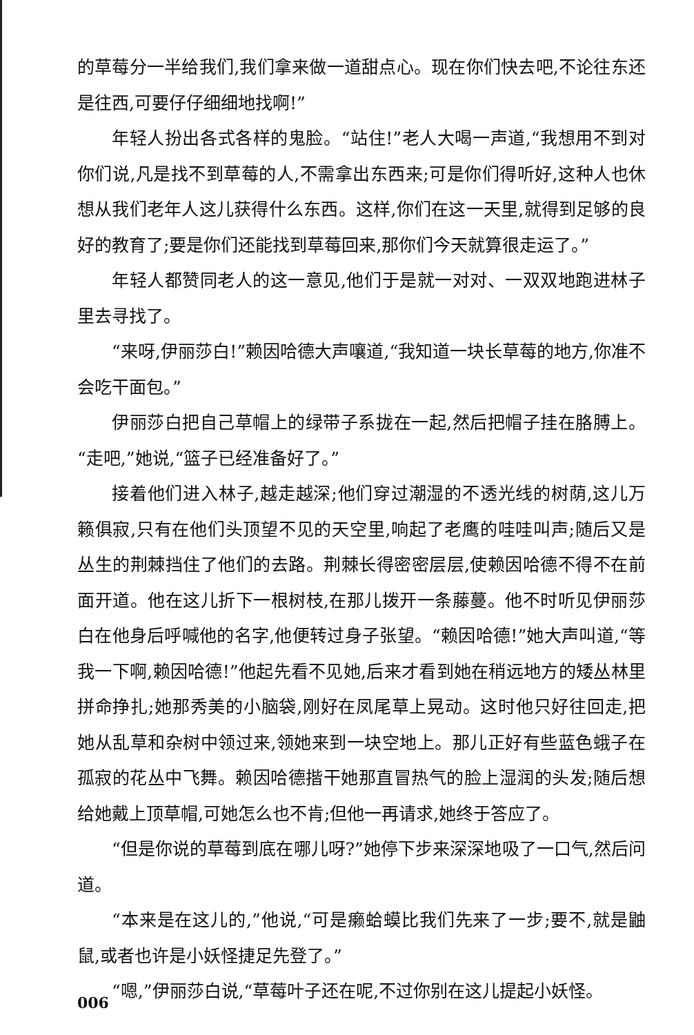的草莓分一半给我们,我们拿来做一道甜点心。现在你们快去吧,不论往东还是往西,可要仔仔细细地找啊!”
年轻人扮出各式各样的鬼脸。“站住!”老人大喝一声道,“我想用不到对你们说,凡是找不到草莓的人,不需拿出东西来;可是你们得听好,这种人也休想从我们老年人这儿获得什么东西。这样,你们在这一天里,就得到足够的良好的教育了;要是你们还能找到草莓回来,那你们今天就算很走运了。”
年轻人都赞同老人的这一意见,他们于是就一对对、一双双地跑进林子里去寻找了。
“来呀,伊丽莎白!”赖因哈德大声嚷道,“我知道一块长草莓的地方,你准不会吃干面包。”
伊丽莎白把自己草帽上的绿带子系拢在一起,然后把帽子挂在胳膊上。“走吧,”她说,“篮子已经准备好了。”
接着他们进入林子,越走越深;他们穿过潮湿的不透光线的树荫,这儿万籁俱寂,只有在他们头顶望不见的天空里,响起了老鹰的哇哇叫声;随后又是丛生的荆棘挡住了他们的去路。荆棘长得密密层层,使赖因哈德不得不在前面开道。他在这儿折下一根树枝,在那儿拨开一条藤蔓。他不时听见伊丽莎白在他身后呼喊他的名字,他便转过身子张望。“赖因哈德!”她大声叫道,“等我一下啊,赖因哈德!”他起先看不见她,后来才看到她在稍远地方的矮丛林里拼命挣扎;她那秀美的小脑袋,刚好在凤尾草上晃动。这时他只好往回走,把她从乱草和杂树中领过来,领她来到一块空地上。那儿正好有些蓝色蛾子在孤寂的花丛中飞舞。赖因哈德揩干她那直冒热气的脸上湿润的头发;随后想给她戴上顶草帽,可她怎么也不肯;但他一再请求,她终于答应了。
“但是你说的草莓到底在哪儿呀?”她停下步来深深地吸了一口气,然后问道。
“本来是在这儿的,”他说,“可是癞蛤蟆比我们先来了一步;要不,就是鼬鼠,或者也许是小妖怪捷足先登了。”
“嗯,”伊丽莎白说,“草莓叶子还在呢,不过你别在这儿提起小妖怪。
006